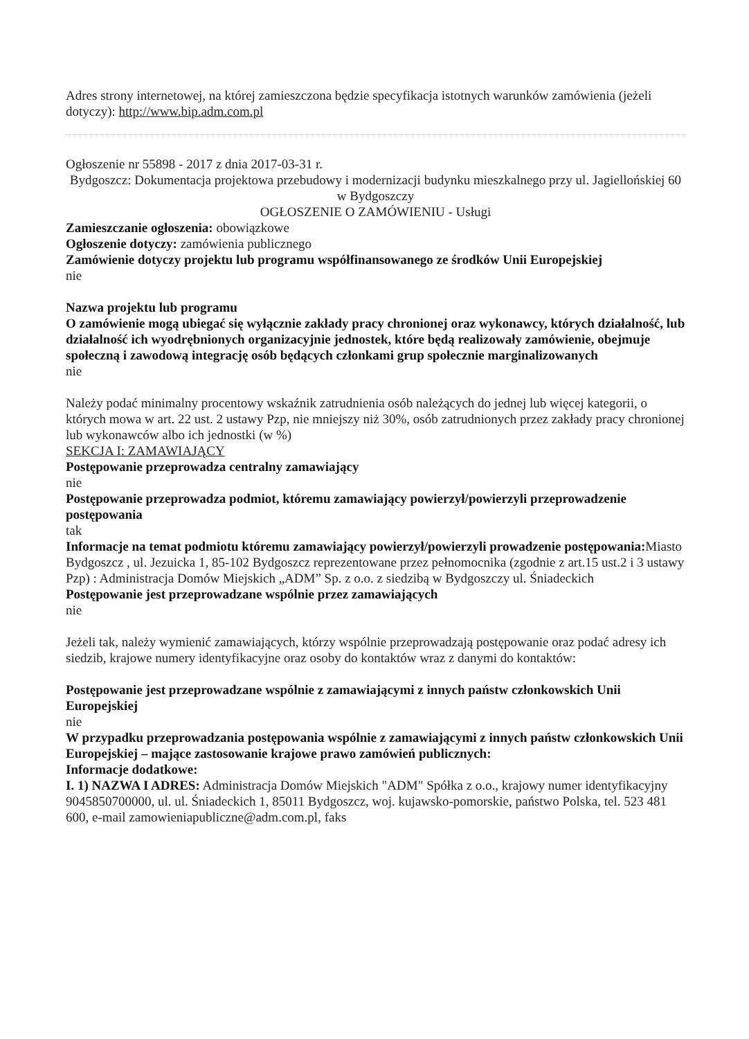Adres strony internetowej, na której zamieszczona będzie specyfikacja istotnych warunków zamówienia (jeżeli dotyczy): http://www.bip.adm.com.pl
Ogłoszenie nr 55898 - 2017 z dnia 2017-03-31 r.
Bydgoszcz: Dokumentacja projektowa przebudowy i modernizacji budynku mieszkalnego przy ul. Jagiellońskiej 60 w Bydgoszczy
OGŁOSZENIE O ZAMÓWIENIU - Usługi
Zamieszczanie ogłoszenia: obowiązkowe
Ogłoszenie dotyczy: zamówienia publicznego
Zamówienie dotyczy projektu lub programu współfinansowanego ze środków Unii Europejskiej
nie
Nazwa projektu lub programu
O zamówienie mogą ubiegać się wyłącznie zakłady pracy chronionej oraz wykonawcy, których działalność, lub działalność ich wyodrębnionych organizacyjnie jednostek, które będą realizowały zamówienie, obejmuje społeczną i zawodową integrację osób będących członkami grup społecznie marginalizowanych
nie
Należy podać minimalny procentowy wskaźnik zatrudnienia osób należących do jednej lub więcej kategorii, o których mowa w art. 22 ust. 2 ustawy Pzp, nie mniejszy niż 30%, osób zatrudnionych przez zakłady pracy chronionej lub wykonawców albo ich jednostki (w %)
SEKCJA I: ZAMAWIAJĄCY
Postępowanie przeprowadza centralny zamawiający
nie
Postępowanie przeprowadza podmiot, któremu zamawiający powierzył/powierzyli przeprowadzenie postępowania
tak
Informacje na temat podmiotu któremu zamawiający powierzył/powierzyli prowadzenie postępowania: Miasto Bydgoszcz , ul. Jezuicka 1, 85-102 Bydgoszcz reprezentowane przez pełnomocnika (zgodnie z art.15 ust.2 i 3 ustawy Pzp) : Administracja Domów Miejskich „ADM” Sp. z o.o. z siedzibą w Bydgoszczy ul. Śniadeckich
Postępowanie jest przeprowadzane wspólnie przez zamawiających
nie
Jeżeli tak, należy wymienić zamawiających, którzy wspólnie przeprowadzają postępowanie oraz podać adresy ich siedzib, krajowe numery identyfikacyjne oraz osoby do kontaktów wraz z danymi do kontaktów:
Postępowanie jest przeprowadzane wspólnie z zamawiającymi z innych państw członkowskich Unii Europejskiej
nie
W przypadku przeprowadzania postępowania wspólnie z zamawiającymi z innych państw członkowskich Unii Europejskiej – mające zastosowanie krajowe prawo zamówień publicznych:
Informacje dodatkowe:
I. 1) NAZWA I ADRES: Administracja Domów Miejskich "ADM" Spółka z o.o., krajowy numer identyfikacyjny 9045850700000, ul. ul. Śniadeckich 1, 85011 Bydgoszcz, woj. kujawsko-pomorskie, państwo Polska, tel. 523 481 600, e-mail zamowieniapubliczne@adm.com.pl, faks